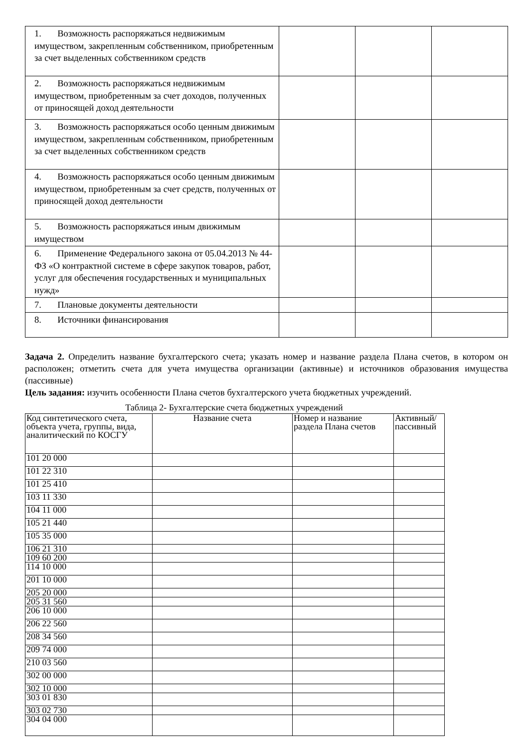| 1. Возможность распоряжаться недвижимым имуществом, закрепленным собственником, приобретенным за счет выделенных собственником средств | | | |
| 2. Возможность распоряжаться недвижимым имуществом, приобретенным за счет доходов, полученных от приносящей доход деятельности | | | |
| 3. Возможность распоряжаться особо ценным движимым имуществом, закрепленным собственником, приобретенным за счет выделенных собственником средств | | | |
| 4. Возможность распоряжаться особо ценным движимым имуществом, приобретенным за счет средств, полученных от приносящей доход деятельности | | | |
| 5. Возможность распоряжаться иным движимым имуществом | | | |
| 6. Применение Федерального закона от 05.04.2013 № 44-ФЗ «О контрактной системе в сфере закупок товаров, работ, услуг для обеспечения государственных и муниципальных нужд» | | | |
| 7. Плановые документы деятельности | | | |
| 8. Источники финансирования | | | |
Задача 2. Определить название бухгалтерского счета; указать номер и название раздела Плана счетов, в котором он расположен; отметить счета для учета имущества организации (активные) и источников образования имущества (пассивные)
Цель задания: изучить особенности Плана счетов бухгалтерского учета бюджетных учреждений.
Таблица 2- Бухгалтерские счета бюджетных учреждений
| Код синтетического счета, объекта учета, группы, вида, аналитический по КОСГУ | Название счета | Номер и название раздела Плана счетов | Активный/ пассивный |
| --- | --- | --- | --- |
| 101 20 000 | | | |
| 101 22 310 | | | |
| 101 25 410 | | | |
| 103 11 330 | | | |
| 104 11 000 | | | |
| 105 21 440 | | | |
| 105 35 000 | | | |
| 106 21 310 | | | |
| 109 60 200 | | | |
| 114 10 000 | | | |
| 201 10 000 | | | |
| 205 20 000 | | | |
| 205 31 560 | | | |
| 206 10 000 | | | |
| 206 22 560 | | | |
| 208 34 560 | | | |
| 209 74 000 | | | |
| 210 03 560 | | | |
| 302 00 000 | | | |
| 302 10 000 | | | |
| 303 01 830 | | | |
| 303 02 730 | | | |
| 304 04 000 | | | |